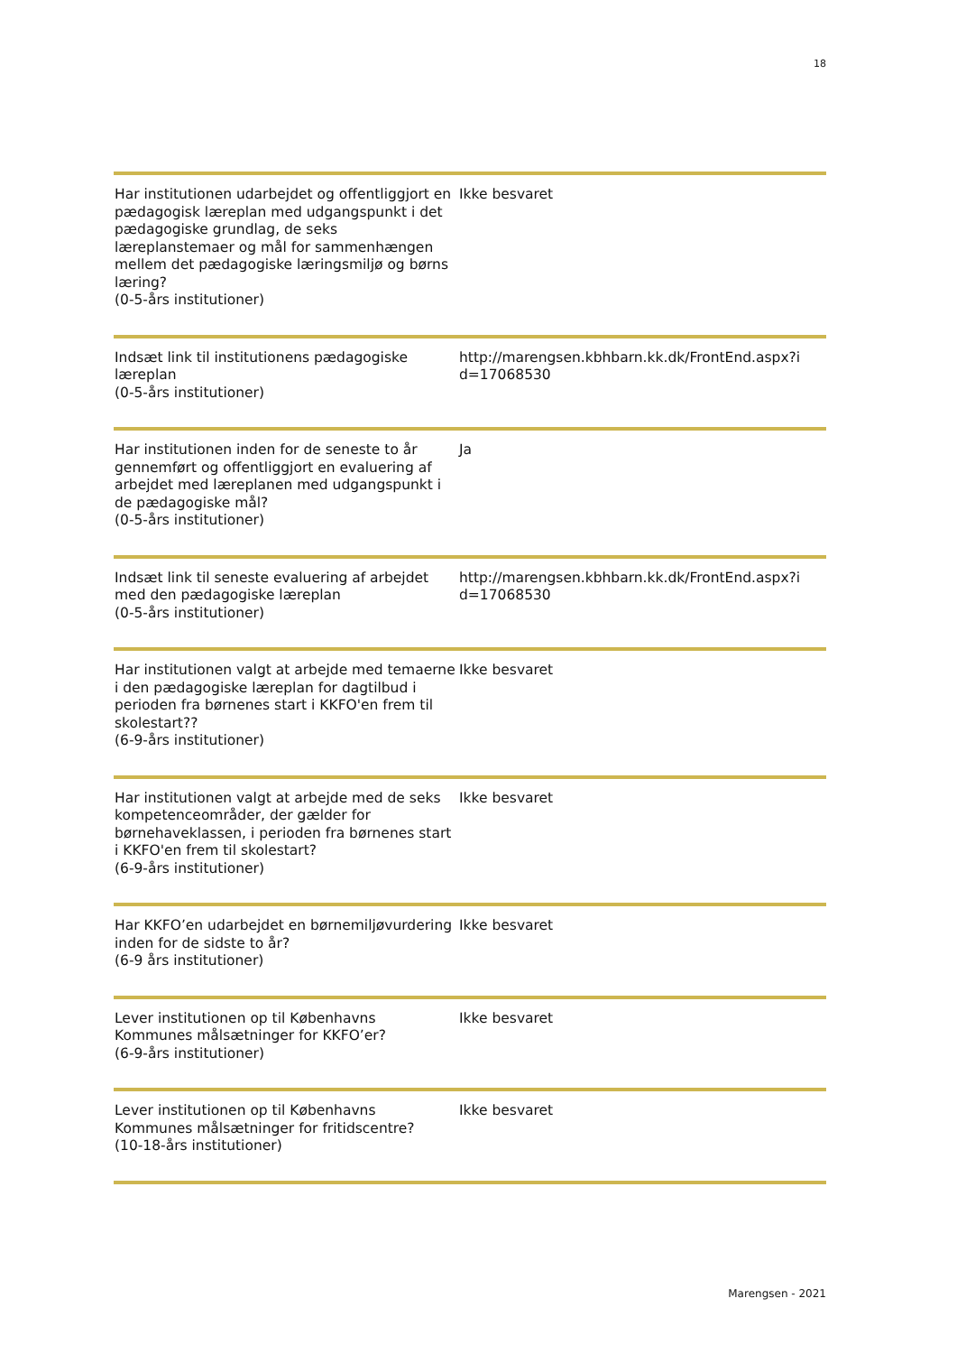18
| Har institutionen udarbejdet og offentliggjort en pædagogisk læreplan med udgangspunkt i det pædagogiske grundlag, de seks læreplanstemaer og mål for sammenhængen mellem det pædagogiske læringsmiljø og børns læring? (0-5-års institutioner) | Ikke besvaret |
| Indsæt link til institutionens pædagogiske læreplan (0-5-års institutioner) | http://marengsen.kbhbarn.kk.dk/FrontEnd.aspx?i d=17068530 |
| Har institutionen inden for de seneste to år gennemført og offentliggjort en evaluering af arbejdet med læreplanen med udgangspunkt i de pædagogiske mål? (0-5-års institutioner) | Ja |
| Indsæt link til seneste evaluering af arbejdet med den pædagogiske læreplan (0-5-års institutioner) | http://marengsen.kbhbarn.kk.dk/FrontEnd.aspx?i d=17068530 |
| Har institutionen valgt at arbejde med temaerne i den pædagogiske læreplan for dagtilbud i perioden fra børnenes start i KKFO'en frem til skolestart?? (6-9-års institutioner) | Ikke besvaret |
| Har institutionen valgt at arbejde med de seks kompetenceområder, der gælder for børnehaveklassen, i perioden fra børnenes start i KKFO'en frem til skolestart? (6-9-års institutioner) | Ikke besvaret |
| Har KKFO’en udarbejdet en børnemiljøvurdering inden for de sidste to år? (6-9 års institutioner) | Ikke besvaret |
| Lever institutionen op til Københavns Kommunes målsætninger for KKFO’er? (6-9-års institutioner) | Ikke besvaret |
| Lever institutionen op til Københavns Kommunes målsætninger for fritidscentre? (10-18-års institutioner) | Ikke besvaret |
Marengsen - 2021